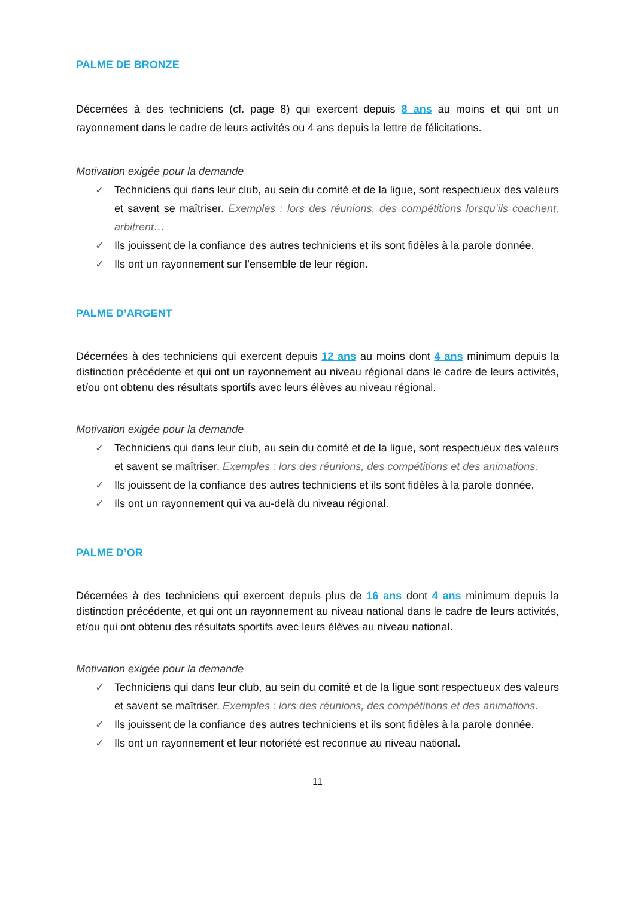PALME DE BRONZE
Décernées à des techniciens (cf. page 8) qui exercent depuis 8 ans au moins et qui ont un rayonnement dans le cadre de leurs activités ou 4 ans depuis la lettre de félicitations.
Motivation exigée pour la demande
✓ Techniciens qui dans leur club, au sein du comité et de la ligue, sont respectueux des valeurs et savent se maîtriser. Exemples : lors des réunions, des compétitions lorsqu’ils coachent, arbitrent…
✓ Ils jouissent de la confiance des autres techniciens et ils sont fidèles à la parole donnée.
✓ Ils ont un rayonnement sur l’ensemble de leur région.
PALME D’ARGENT
Décernées à des techniciens qui exercent depuis 12 ans au moins dont 4 ans minimum depuis la distinction précédente et qui ont un rayonnement au niveau régional dans le cadre de leurs activités, et/ou ont obtenu des résultats sportifs avec leurs élèves au niveau régional.
Motivation exigée pour la demande
✓ Techniciens qui dans leur club, au sein du comité et de la ligue, sont respectueux des valeurs et savent se maîtriser. Exemples : lors des réunions, des compétitions et des animations.
✓ Ils jouissent de la confiance des autres techniciens et ils sont fidèles à la parole donnée.
✓ Ils ont un rayonnement qui va au-delà du niveau régional.
PALME D’OR
Décernées à des techniciens qui exercent depuis plus de 16 ans dont 4 ans minimum depuis la distinction précédente, et qui ont un rayonnement au niveau national dans le cadre de leurs activités, et/ou qui ont obtenu des résultats sportifs avec leurs élèves au niveau national.
Motivation exigée pour la demande
✓ Techniciens qui dans leur club, au sein du comité et de la ligue sont respectueux des valeurs et savent se maîtriser. Exemples : lors des réunions, des compétitions et des animations.
✓ Ils jouissent de la confiance des autres techniciens et ils sont fidèles à la parole donnée.
✓ Ils ont un rayonnement et leur notoriété est reconnue au niveau national.
11